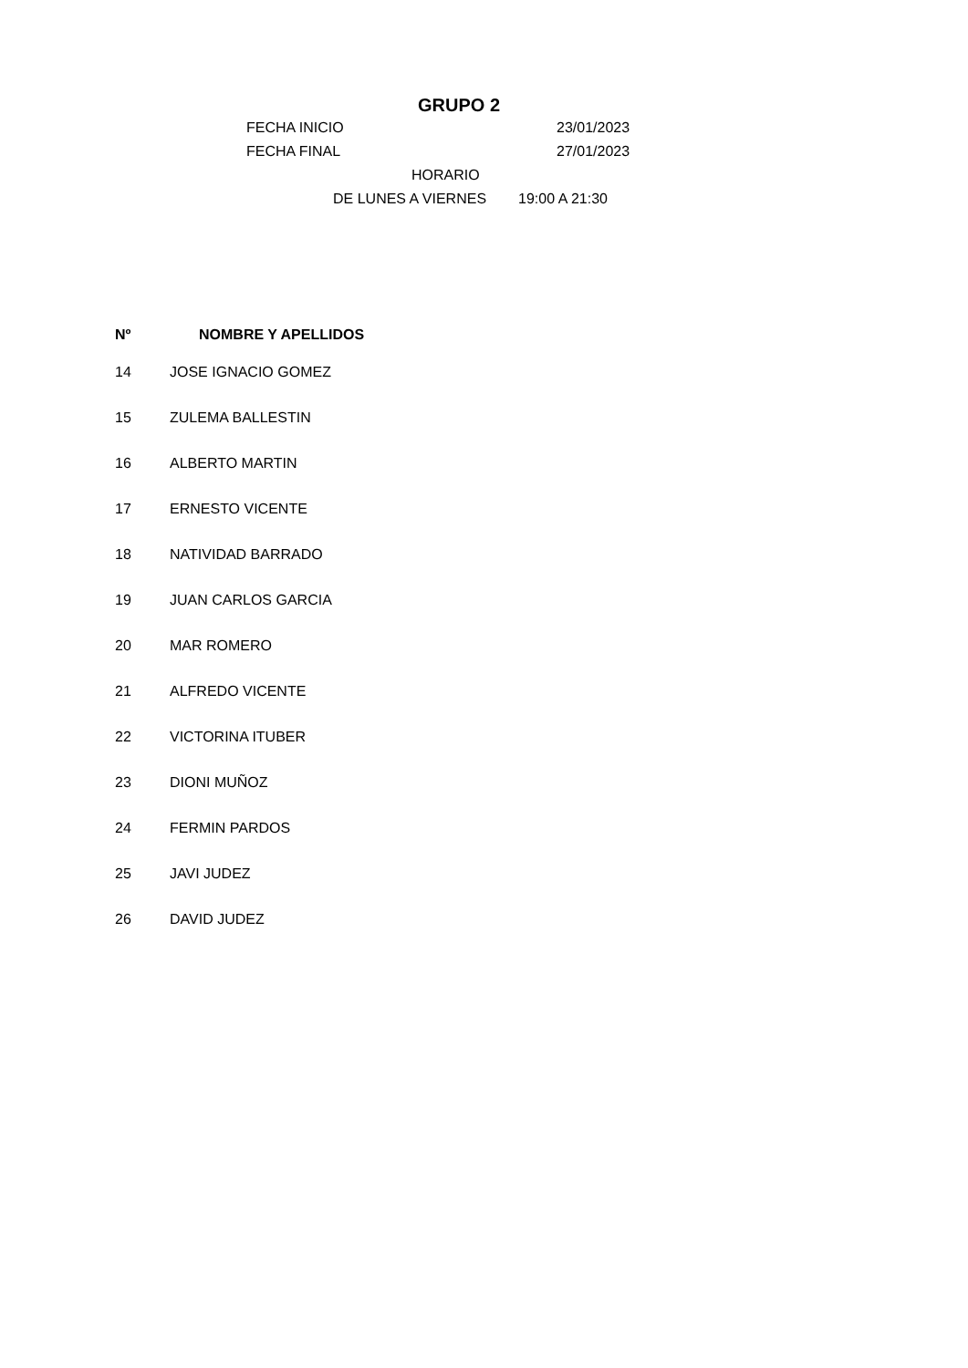GRUPO 2
FECHA INICIO 23/01/2023
FECHA FINAL 27/01/2023
HORARIO
DE LUNES A VIERNES 19:00 A 21:30
| Nº | NOMBRE Y APELLIDOS |
| --- | --- |
| 14 | JOSE IGNACIO GOMEZ |
| 15 | ZULEMA BALLESTIN |
| 16 | ALBERTO MARTIN |
| 17 | ERNESTO VICENTE |
| 18 | NATIVIDAD BARRADO |
| 19 | JUAN CARLOS GARCIA |
| 20 | MAR ROMERO |
| 21 | ALFREDO VICENTE |
| 22 | VICTORINA ITUBER |
| 23 | DIONI MUÑOZ |
| 24 | FERMIN PARDOS |
| 25 | JAVI JUDEZ |
| 26 | DAVID JUDEZ |